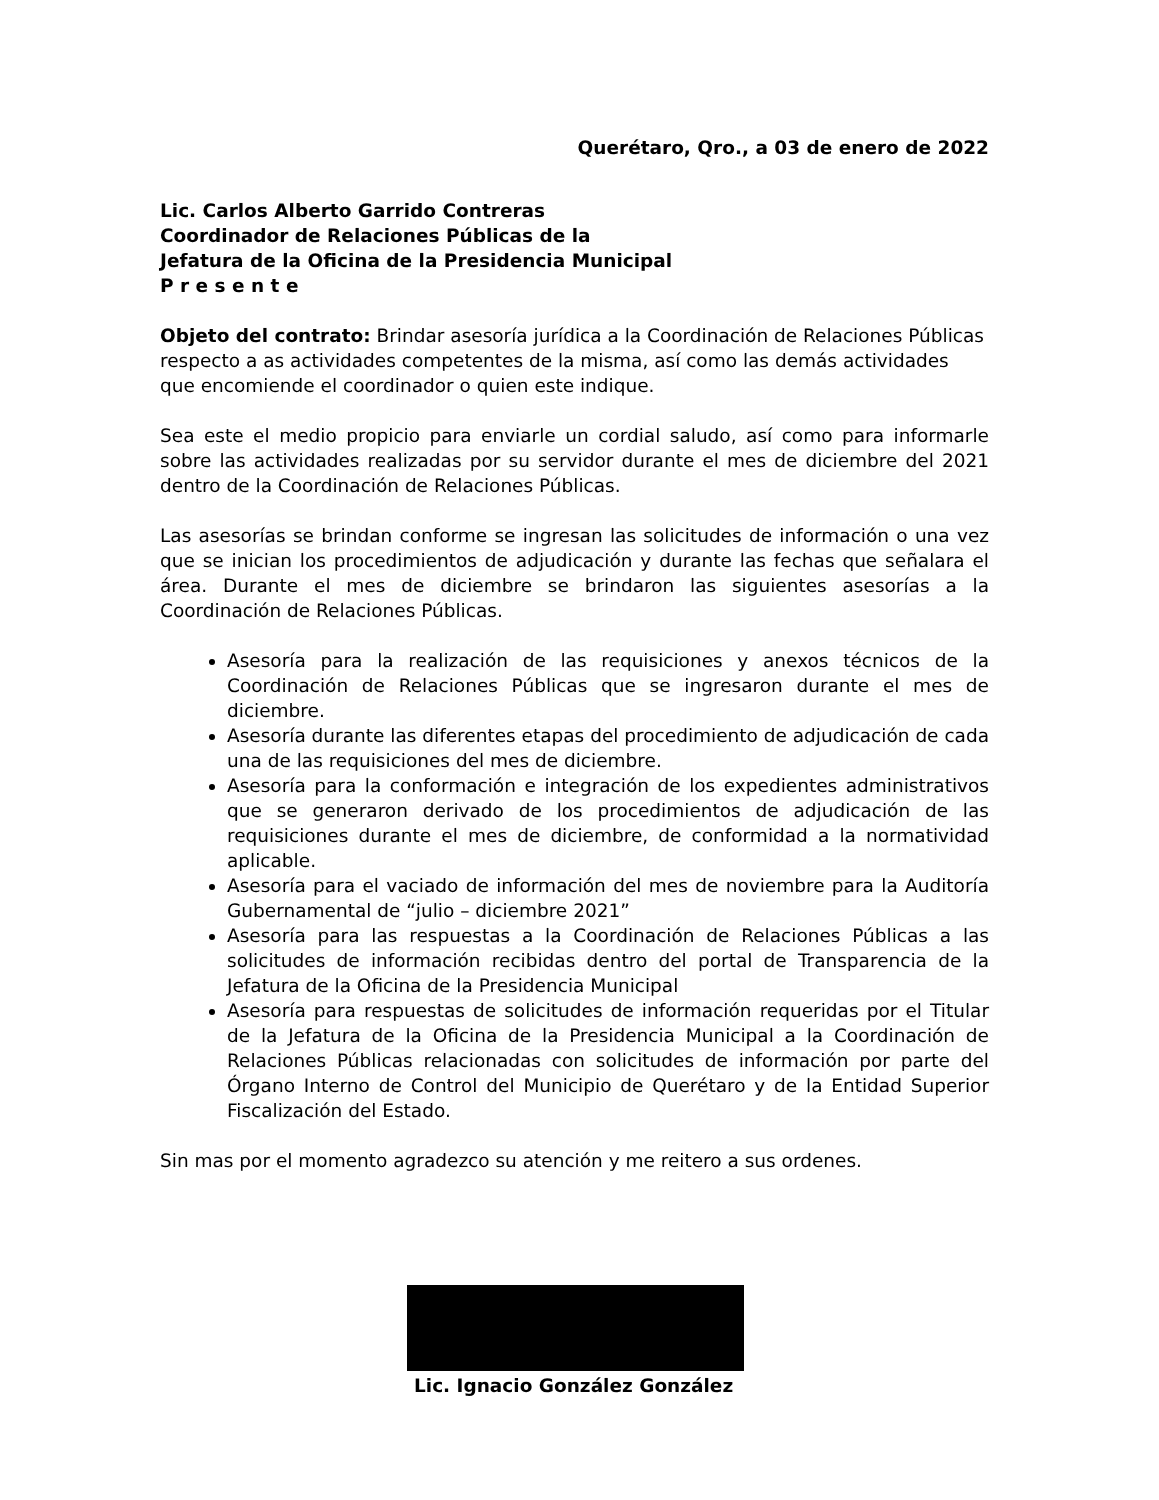Querétaro, Qro., a 03 de enero de 2022
Lic. Carlos Alberto Garrido Contreras
Coordinador de Relaciones Públicas de la
Jefatura de la Oficina de la Presidencia Municipal
P r e s e n t e
Objeto del contrato: Brindar asesoría jurídica a la Coordinación de Relaciones Públicas respecto a as actividades competentes de la misma, así como las demás actividades que encomiende el coordinador o quien este indique.
Sea este el medio propicio para enviarle un cordial saludo, así como para informarle sobre las actividades realizadas por su servidor durante el mes de diciembre del 2021 dentro de la Coordinación de Relaciones Públicas.
Las asesorías se brindan conforme se ingresan las solicitudes de información o una vez que se inician los procedimientos de adjudicación y durante las fechas que señalara el área. Durante el mes de diciembre se brindaron las siguientes asesorías a la Coordinación de Relaciones Públicas.
Asesoría para la realización de las requisiciones y anexos técnicos de la Coordinación de Relaciones Públicas que se ingresaron durante el mes de diciembre.
Asesoría durante las diferentes etapas del procedimiento de adjudicación de cada una de las requisiciones del mes de diciembre.
Asesoría para la conformación e integración de los expedientes administrativos que se generaron derivado de los procedimientos de adjudicación de las requisiciones durante el mes de diciembre, de conformidad a la normatividad aplicable.
Asesoría para el vaciado de información del mes de noviembre para la Auditoría Gubernamental de “julio – diciembre 2021”
Asesoría para las respuestas a la Coordinación de Relaciones Públicas a las solicitudes de información recibidas dentro del portal de Transparencia de la Jefatura de la Oficina de la Presidencia Municipal
Asesoría para respuestas de solicitudes de información requeridas por el Titular de la Jefatura de la Oficina de la Presidencia Municipal a la Coordinación de Relaciones Públicas relacionadas con solicitudes de información por parte del Órgano Interno de Control del Municipio de Querétaro y de la Entidad Superior Fiscalización del Estado.
Sin mas por el momento agradezco su atención y me reitero a sus ordenes.
Lic. Ignacio González González